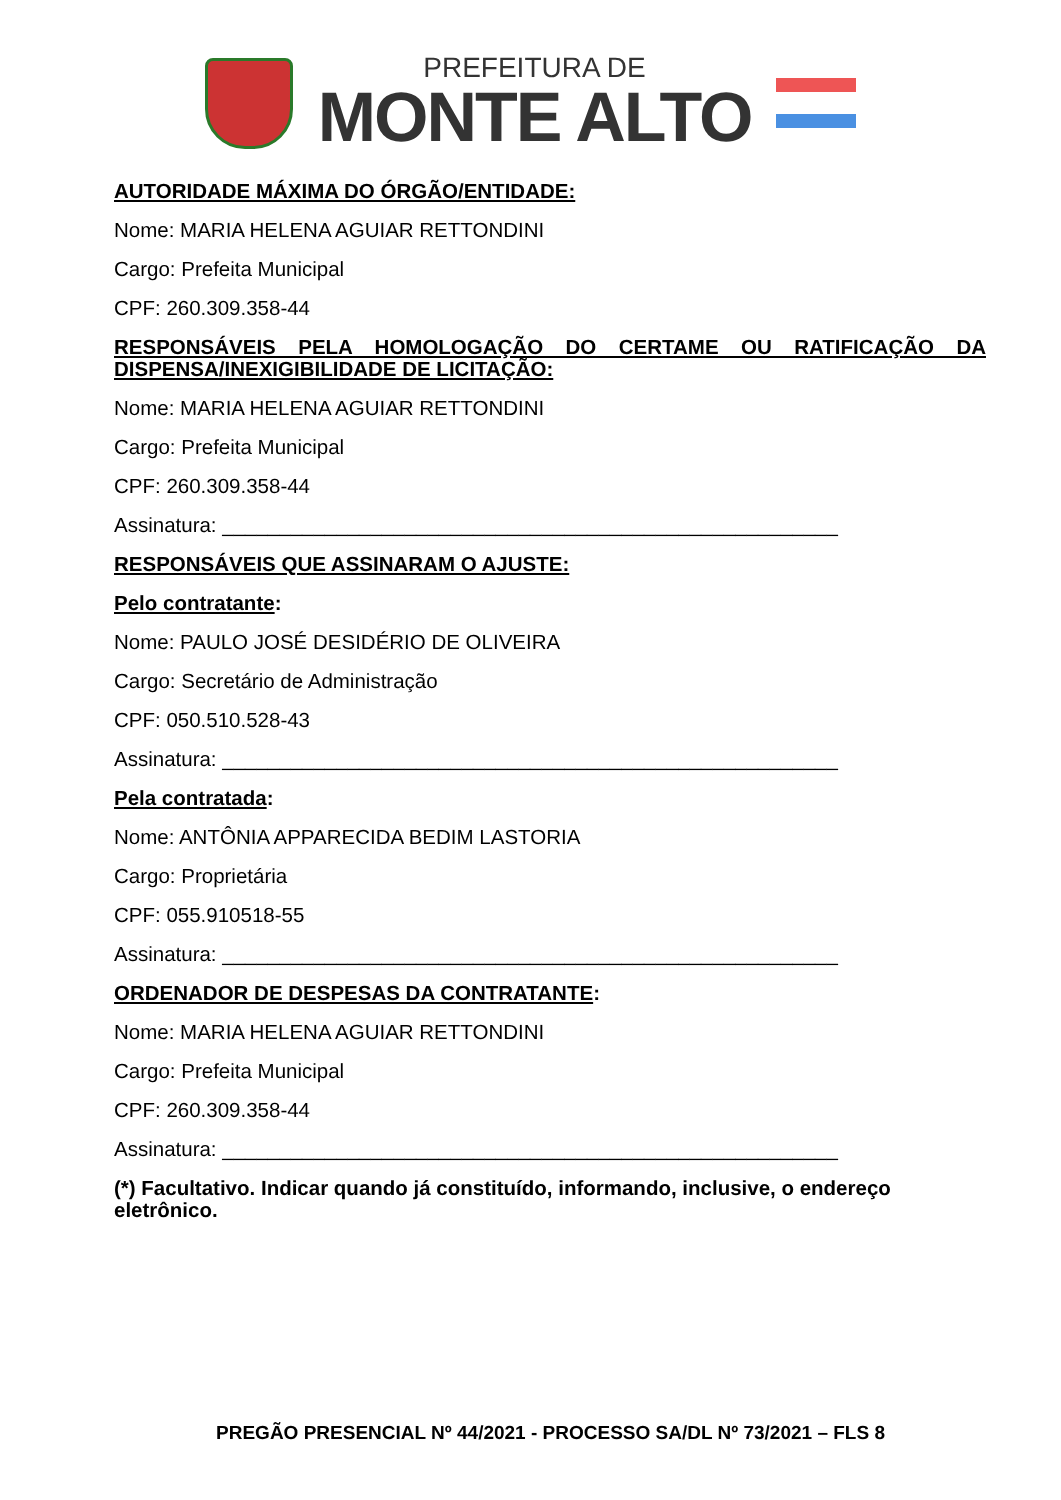PREFEITURA DE
MONTE ALTO
AUTORIDADE MÁXIMA DO ÓRGÃO/ENTIDADE:
Nome: MARIA HELENA AGUIAR RETTONDINI
Cargo: Prefeita Municipal
CPF: 260.309.358-44
RESPONSÁVEIS PELA HOMOLOGAÇÃO DO CERTAME OU RATIFICAÇÃO DA DISPENSA/INEXIGIBILIDADE DE LICITAÇÃO:
Nome: MARIA HELENA AGUIAR RETTONDINI
Cargo: Prefeita Municipal
CPF: 260.309.358-44
Assinatura: ______________________________________________________
RESPONSÁVEIS QUE ASSINARAM O AJUSTE:
Pelo contratante:
Nome: PAULO JOSÉ DESIDÉRIO DE OLIVEIRA
Cargo: Secretário de Administração
CPF: 050.510.528-43
Assinatura: ______________________________________________________
Pela contratada:
Nome: ANTÔNIA APPARECIDA BEDIM LASTORIA
Cargo: Proprietária
CPF: 055.910518-55
Assinatura: ______________________________________________________
ORDENADOR DE DESPESAS DA CONTRATANTE:
Nome: MARIA HELENA AGUIAR RETTONDINI
Cargo: Prefeita Municipal
CPF: 260.309.358-44
Assinatura: ______________________________________________________
(*) Facultativo. Indicar quando já constituído, informando, inclusive, o endereço eletrônico.
PREGÃO PRESENCIAL Nº 44/2021 - PROCESSO SA/DL Nº 73/2021 – FLS 8